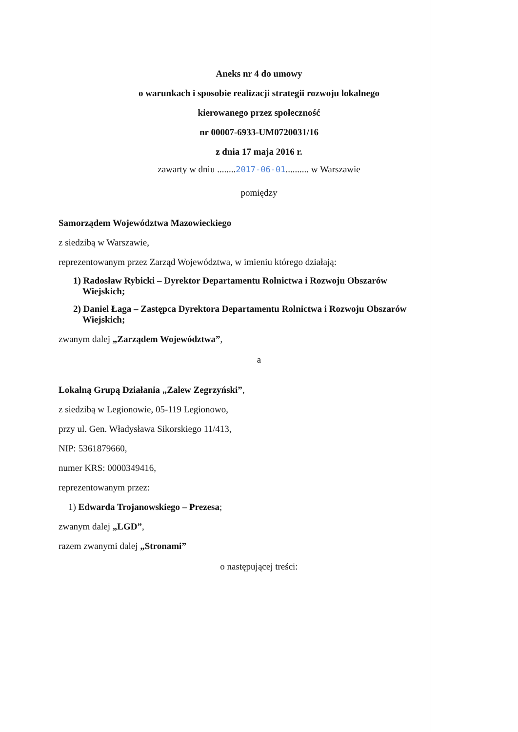Aneks nr 4 do umowy
o warunkach i sposobie realizacji strategii rozwoju lokalnego
kierowanego przez społeczność
nr 00007-6933-UM0720031/16
z dnia 17 maja 2016 r.
zawarty w dniu ........2017-06-01.......... w Warszawie
pomiędzy
Samorządem Województwa Mazowieckiego
z siedzibą w Warszawie,
reprezentowanym przez Zarząd Województwa, w imieniu którego działają:
1) Radosław Rybicki – Dyrektor Departamentu Rolnictwa i Rozwoju Obszarów
Wiejskich;
2) Daniel Łaga – Zastępca Dyrektora Departamentu Rolnictwa i Rozwoju Obszarów
Wiejskich;
zwanym dalej „Zarządem Województwa”,
a
Lokalną Grupą Działania „Zalew Zegrzyński”,
z siedzibą w Legionowie, 05-119 Legionowo,
przy ul. Gen. Władysława Sikorskiego 11/413,
NIP: 5361879660,
numer KRS: 0000349416,
reprezentowanym przez:
1) Edwarda Trojanowskiego – Prezesa;
zwanym dalej „LGD”,
razem zwanymi dalej „Stronami”
o następującej treści: